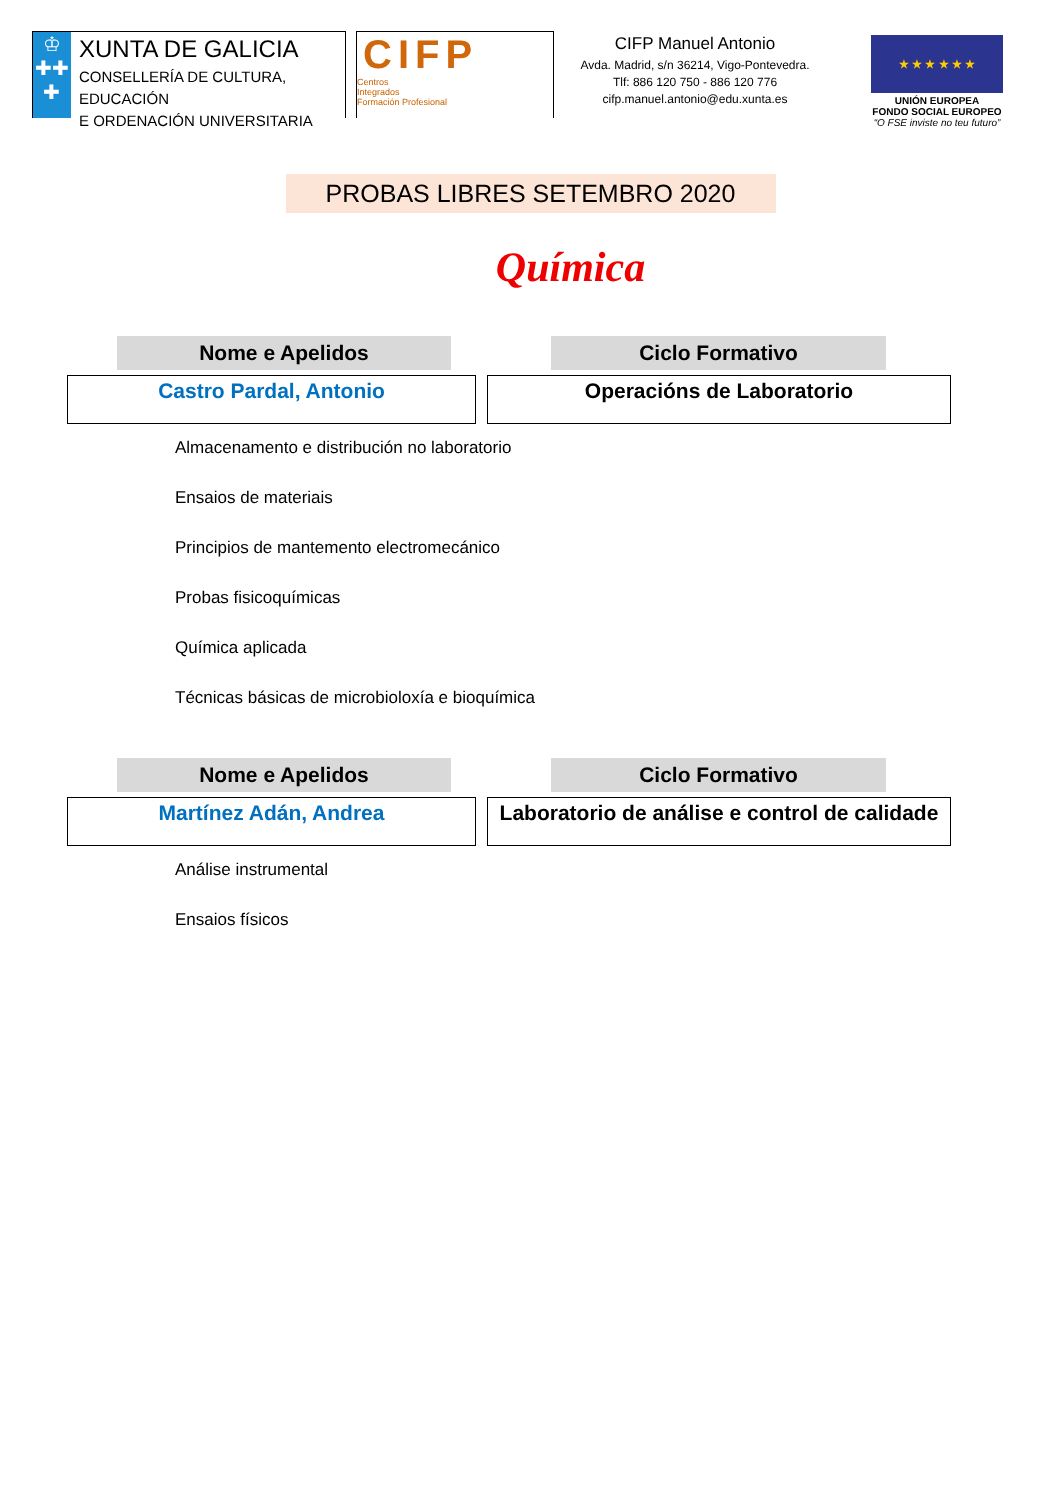♔
✚✚
✚
XUNTA DE GALICIA
CONSELLERÍA DE CULTURA, EDUCACIÓN
E ORDENACIÓN UNIVERSITARIA
CIFP
Centros
Integrados
Formación Profesional
CIFP Manuel Antonio
Avda. Madrid, s/n 36214, Vigo-Pontevedra.
Tlf: 886 120 750 - 886 120 776
cifp.manuel.antonio@edu.xunta.es
★ ★ ★ ★ ★ ★
UNIÓN EUROPEA
FONDO SOCIAL EUROPEO
“O FSE inviste no teu futuro”
PROBAS LIBRES SETEMBRO 2020
Química
Nome e Apelidos Ciclo Formativo
Castro Pardal, Antonio Operacións de Laboratorio
Almacenamento e distribución no laboratorio
Ensaios de materiais
Principios de mantemento electromecánico
Probas fisicoquímicas
Química aplicada
Técnicas básicas de microbioloxía e bioquímica
Nome e Apelidos Ciclo Formativo
Martínez Adán, Andrea Laboratorio de análise e control de calidade
Análise instrumental
Ensaios físicos